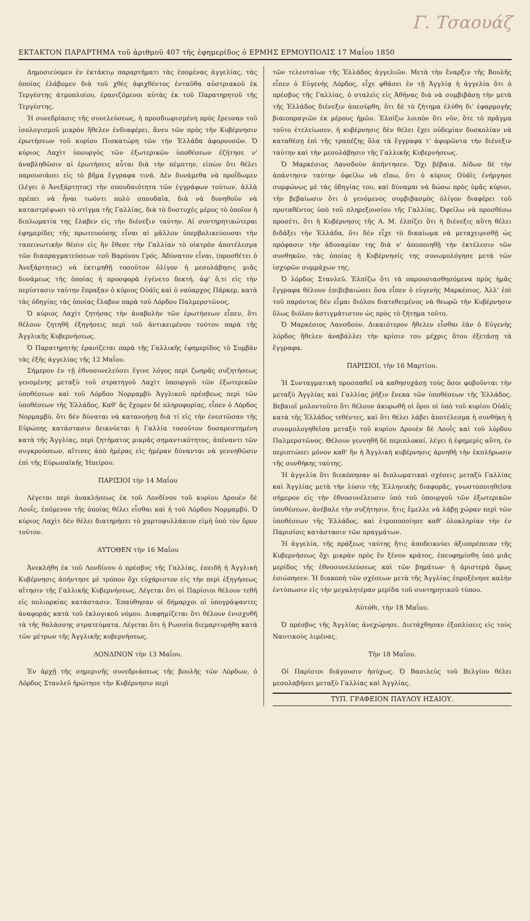Γ. Τσαουάζ
ΕΚΤΑΚΤΟΝ ΠΑΡΑΡΤΗΜΑ τοῦ ἀριθμοῦ 407 τῆς ἐφημερίδος ὁ ΕΡΜΗΣ ΕΡΜΟΥΠΟΛΙΣ 17 Μαΐου 1850
Δημοσιεύομεν ἐν ἐκτάκτῳ παραρτήματι τὰς ἑπομένας ἀγγελίας, τὰς ὁποίας ἐλάβομεν διὰ τοῦ χθὲς ἀφιχθέντος ἐνταῦθα αὐστριακοῦ ἐκ Τεργέστης ἀτμοπλοίου, ἐρανιζόμενοι αὐτὰς ἐκ τοῦ Παρατηρητοῦ τῆς Τεργέστης.
Ἡ συνεδρίασις τῆς συνελεύσεως, ἡ προσδιωρισμένη πρὸς ἔρευναν τοῦ ἰσολογισμοῦ μικρὸν ἤθελεν ἐνδιαφέρει, ἄνευ τῶν πρὸς τὴν Κυβέρνησιν ἐρωτήσεων τοῦ κυρίου Πισκατώρη τῶν τὴν Ἑλλάδα ἀφορουσῶν. Ὁ κύριος Λαχὶτ ὑπουργὸς τῶν ἐξωτερικῶν ὑποθέσεων ἐζήτησε ν' ἀναβληθῶσιν αἱ ἐρωτήσεις αὗται διὰ τὴν πέμπτην, εἰπὼν ὅτι θέλει παρουσιάσει εἰς τὸ βῆμα ἔγγραφα τινά. Δὲν δυνάμεθα νὰ προΐδωμεν (λέγει ὁ Ἀνεξάρτητος) τὴν σπουδαιότητα τῶν ἐγγράφων τούτων, ἀλλὰ πρέπει νὰ ἦναι τωόντι πολὺ σπουδαῖα, διὰ νὰ δυνηθοῦν νὰ καταστρέψωσι τὸ στίγμα τῆς Γαλλίας, διὰ τὸ δυστυχὲς μέρος τὸ ὁποῖον ἡ διπλωματία της ἔλαβεν εἰς τὴν διένεξιν ταύτην. Αἱ συντηρητικώτεραι ἐφημερίδες τῆς πρωτευούσης εἶναι αἱ μᾶλλον ὑπερβολικεύουσαι τὴν ταπεινωτικὴν θέσιν εἰς ἣν ἔθεσε τὴν Γαλλίαν τὸ οἰκτρὸν ἀποτέλεσμα τῶν διαπραγματεύσεων τοῦ Βαρόνου Γρός. Ἀδύνατον εἶναι, (προσθέτει ὁ Ἀνεξάρτητος) νὰ ἐκτιμηθῇ τοσοῦτον ὀλίγον ἡ μεσολάβησις μιᾶς δυνάμεως τῆς ὁποίας ἡ προσφορὰ ἐγένετο δεκτή, ἀφ' ὅ,τι εἰς τὴν περίστασιν ταύτην ἔπραξαν ὁ κύριος Οὐάϊς καὶ ὁ ναύαρχος Πάρκερ, κατὰ τὰς ὁδηγίας τὰς ὁποίας ἔλαβον παρὰ τοῦ Λόρδου Παλμερστῶνος.
Ὁ κύριος Λαχὶτ ζητήσας τὴν ἀναβολὴν τῶν ἐρωτήσεων εἶπεν, ὅτι θέλουν ζητηθῆ ἐξηγήσεις περὶ τοῦ ἀντικειμένου τούτου παρὰ τῆς Ἀγγλικῆς Κυβερνήσεως.
Ὁ Παρατηρητὴς ἐρανίζεται παρὰ τῆς Γαλλικῆς ἐφημερίδος τὸ Συμβὰν τὰς ἑξῆς ἀγγελίας τῆς 12 Μαΐου.
Σήμερον ἐν τῇ ἐθνοσυνελεύσει ἔγινε λόγος περὶ ζωηρᾶς συζητήσεως γενομένης μεταξὺ τοῦ στρατηγοῦ Λαχὶτ ὑπουργοῦ τῶν ἐξωτερικῶν ὑποθέσεων καὶ τοῦ Λόρδου Νορμαμβὺ Ἀγγλικοῦ πρέσβεως περὶ τῶν ὑποθέσεων τῆς Ἑλλάδος. Καθ' ἃς ἔχομεν δὲ πληροφορίας, εἶπεν ὁ Λόρδος Νορμαμβύ, ὅτι δὲν δύναται νὰ κατανοήσῃ διὰ τί εἰς τὴν ἐνεστῶσαν τῆς Εὐρώπης κατάστασιν δεικνύεται ἡ Γαλλία τοσοῦτον δυσαρεστημένη κατὰ τῆς Ἀγγλίας, περὶ ζητήματος μικρᾶς σημαντικότητος, ἀπέναντι τῶν συγκρούσεων, αἵτινες ἀπὸ ἡμέρας εἰς ἡμέραν δύνανται νὰ γεννηθῶσιν ἐπὶ τῆς Εὐρωπαϊκῆς Ἠπείρου.
ΠΑΡΙΣΙΟΙ τὴν 14 Μαΐου
Λέγεται περὶ ἀνακλήσεως ἐκ τοῦ Λονδίνου τοῦ κυρίου Δρουὲν δὲ Λουΐς, ἑπόμενον τῆς ὁποίας θέλει εἶσθαι καὶ ἡ τοῦ Λόρδου Νορμαμβύ. Ὁ κύριος Λαχὶτ δὲν θέλει διατηρήσει τὸ χαρτοφυλλάκιον εἰμὴ ὑπὸ τὸν ὅρον τοῦτον.
ΑΥΤΟΘΕΝ τὴν 16 Μαΐου
Ἀνεκλήθη ἐκ τοῦ Λονδίνου ὁ πρέσβυς τῆς Γαλλίας, ἐπειδὴ ἡ Ἀγγλικὴ Κυβέρνησις ἀπήντησε μὲ τρόπον ὄχι εὐχάριστον εἰς τὴν περὶ ἐξηγήσεως αἴτησιν τῆς Γαλλικῆς Κυβερνήσεως. Λέγεται ὅτι οἱ Παρίσιοι θέλουν τεθῆ εἰς πολιορκίας κατάστασιν. Ἐπαύθησαν οἱ δήμαρχοι οἱ ὑπογράψαντες ἀναφορὰς κατὰ τοῦ ἐκλογικοῦ νόμου. Διαφημίζεται ὅτι θέλουν ἐνισχυθῆ τὰ τῆς θαλάσσης στρατεύματα. Λέγεται ὅτι ἡ Ρωσσία διεμαρτυρήθη κατὰ τῶν μέτρων τῆς Ἀγγλικῆς κυβερνήσεως.
ΛΟΝΔΙΝΟΝ τὴν 13 Μαΐου.
Ἐν ἀρχῇ τῆς σημερινῆς συνεδριάσεως τῆς βουλῆς τῶν Λόρδων, ὁ Λόρδος Στανλεῦ ἠρώτησε τὴν Κυβέρνησιν περὶ
τῶν τελευταίων τῆς Ἑλλάδος ἀγγελιῶν. Μετὰ τὴν ἔναρξιν τῆς Βουλῆς εἶπεν ὁ Εὐγενὴς Λόρδος, εἶχε φθάσει ἐν τῇ Ἀγγλίᾳ ἡ ἀγγελία ὅτι ὁ πρέσβυς τῆς Γαλλίας, ὁ σταλεὶς εἰς Ἀθήνας διὰ νὰ συμβιβάσῃ τὴν μετὰ τῆς Ἑλλάδος διένεξιν ἀπεσύρθη, ὅτι δὲ τὸ ζήτημα ἐλύθη δι' ἐφαρμογῆς βιαιοπραγιῶν ἐκ μέρους ἡμῶν. Ἐλπίζω λοιπὸν ὅτι νῦν, ὅτε τὸ πρᾶγμα τοῦτο ἐτελείωσεν, ἡ κυβέρνησις δὲν θέλει ἔχει οὐδεμίαν δυσκολίαν νὰ καταθέσῃ ἐπὶ τῆς τραπέζης ὅλα τὰ ἔγγραφα τ' ἀφορῶντα τὴν διένεξιν ταύτην καὶ τὴν μεσολάβησιν τῆς Γαλλικῆς Κυβερνήσεως.
Ὁ Μαρκέσιος Λανσδοὺν ἀπήντησεν. Ὄχι βέβαια. Δίδων δὲ τὴν ἀπάντησιν ταύτην ὀφείλω νὰ εἴπω, ὅτι ὁ κύριος Οὐάϊς ἐνήργησε συμφώνως μὲ τὰς ὁδηγίας του, καὶ δύναμαι νὰ δώσω πρὸς ὑμᾶς κύριοι, τὴν βεβαίωσιν ὅτι ὁ γενόμενος συμβιβασμὸς ὀλίγον διαφέρει τοῦ προταθέντος ὑπὸ τοῦ πληρεξουσίου τῆς Γαλλίας. Ὀφείλω νὰ προσθέσω προσέτι, ὅτι ἡ Κυβέρνησις τῆς Α. Μ. ἐλπίζει ὅτι ἡ διένεξις αὕτη θέλει διδάξει τὴν Ἑλλάδα, ὅτι δὲν εἶχε τὸ δικαίωμα νὰ μεταχειρισθῇ ὡς πρόφασιν τὴν ἀδυναμίαν της διὰ ν' ἀποποιηθῇ τὴν ἐκτέλεσιν τῶν συνθηκῶν, τὰς ὁποίας ἡ Κυβέρνησίς της συνωμολόγησε μετὰ τῶν ἰσχυρῶν συμμάχων της.
Ὁ λόρδος Στανλεῦ. Ἐλπίζω ὅτι τὰ παρουσιασθησόμενα πρὸς ἡμᾶς ἔγγραφα θέλουν ἐπιβεβαιώσει ὅσα εἶπεν ὁ εὐγενὴς Μαρκέσιος. Ἀλλ' ἐπὶ τοῦ παρόντος δὲν εἶμαι διόλου διατεθειμένος νὰ θεωρῶ τὴν Κυβέρνησιν ὅλως διόλου ἀστιγμάτιστον ὡς πρὸς τὸ ζήτημα τοῦτο.
Ὁ Μαρκέσιος Λανσδοὺν. Δικαιότερον ἤθελεν εἶσθαι ἐὰν ὁ Εὐγενὴς λόρδος ἤθελεν ἀναβάλλει τὴν κρίσιν του μέχρις ὅτου ἐξετάσῃ τὰ ἔγγραφα.
ΠΑΡΙΣΙΟΙ, τὴν 16 Μαρτίου.
Ἡ Συνταγματικὴ προσπαθεῖ νὰ καθησυχάσῃ τοὺς ὅσοι φοβοῦνται τὴν μεταξὺ Ἀγγλίας καὶ Γαλλίας ῥῆξιν ἕνεκα τῶν ὑποθέσεων τῆς Ἑλλάδος. Βεβαιοῖ μολοντοῦτο ὅτι θέλουν ἀκυρωθῆ οἱ ὅροι οἱ ὑπὸ τοῦ κυρίου Οὐάϊς κατὰ τῆς Ἑλλάδος τεθέντες, καὶ ὅτι θέλει λάβει ἀποτέλεσμα ἡ συνθήκη ἡ συνομολογηθεῖσα μεταξὺ τοῦ κυρίου Δρουὲν δὲ Λουΐς καὶ τοῦ λόρδου Παλμερστῶνος. Θέλουν γεννηθῆ δὲ περιπλοκαί, λέγει ἡ ἐφημερὶς αὕτη, ἐν περιπτώσει μόνον καθ' ἣν ἡ Ἀγγλικὴ κυβέρνησις ἀρνηθῆ τὴν ἐκπλήρωσιν τῆς συνθήκης ταύτης.
Ἡ ἀγγελία ὅτι διεκόπησαν αἱ διπλωματικαὶ σχέσεις μεταξὺ Γαλλίας καὶ Ἀγγλίας μετὰ τὴν λύσιν τῆς Ἑλληνικῆς διαφορᾶς, γνωστοποιηθεῖσα σήμερον εἰς τὴν ἐθνοσυνέλευσιν ὑπὸ τοῦ ὑπουργοῦ τῶν ἐξωτερικῶν ὑποθέσεων, ἀνέβαλε τὴν συζήτησιν, ἥτις ἔμελλε νὰ λάβῃ χώραν περὶ τῶν ὑποθέσεων τῆς Ἑλλάδος, καὶ ἐτροποποίησε καθ' ὁλοκληρίαν τὴν ἐν Παρισίοις κατάστασιν τῶν πραγμάτων.
Ἡ ἀγγελία, τῆς πράξεως ταύτης ἥτις ἀποδεικνύει ἀξιοπρέπειαν τῆς Κυβερνήσεως ὄχι μικρὰν πρὸς ἓν ξένον κράτος, ἐπευφημίσθη ὑπὸ μιᾶς μερίδος τῆς ἐθνοσυνελεύσεως καὶ τῶν βημάτων· ἡ ἀριστερὰ ὅμως ἐσιώπησεν. Ἡ διακοπὴ τῶν σχέσεων μετὰ τῆς Ἀγγλίας ἐπροξένησε καλὴν ἐντύπωσιν εἰς τὴν μεγαλητέραν μερίδα τοῦ συντηρητικοῦ τύπου.
Αὐτόθι, τὴν 18 Μαΐου.
Ὁ πρέσβυς τῆς Ἀγγλίας ἀνεχώρησε. Διετάχθησαν ἐξοπλίσεις εἰς τοὺς Ναυτικοὺς λιμένας.
Τὴν 18 Μαΐου.
Οἱ Παρίσιοι διάγουσιν ἡσύχως. Ὁ Βασιλεὺς τοῦ Βελγίου θέλει μεσολαβήσει μεταξὺ Γαλλίας καὶ Ἀγγλίας.
ΤΥΠ. ΓΡΑΦΕΙΟΝ ΠΑΥΛΟΥ ΗΣΑΙΟΥ.